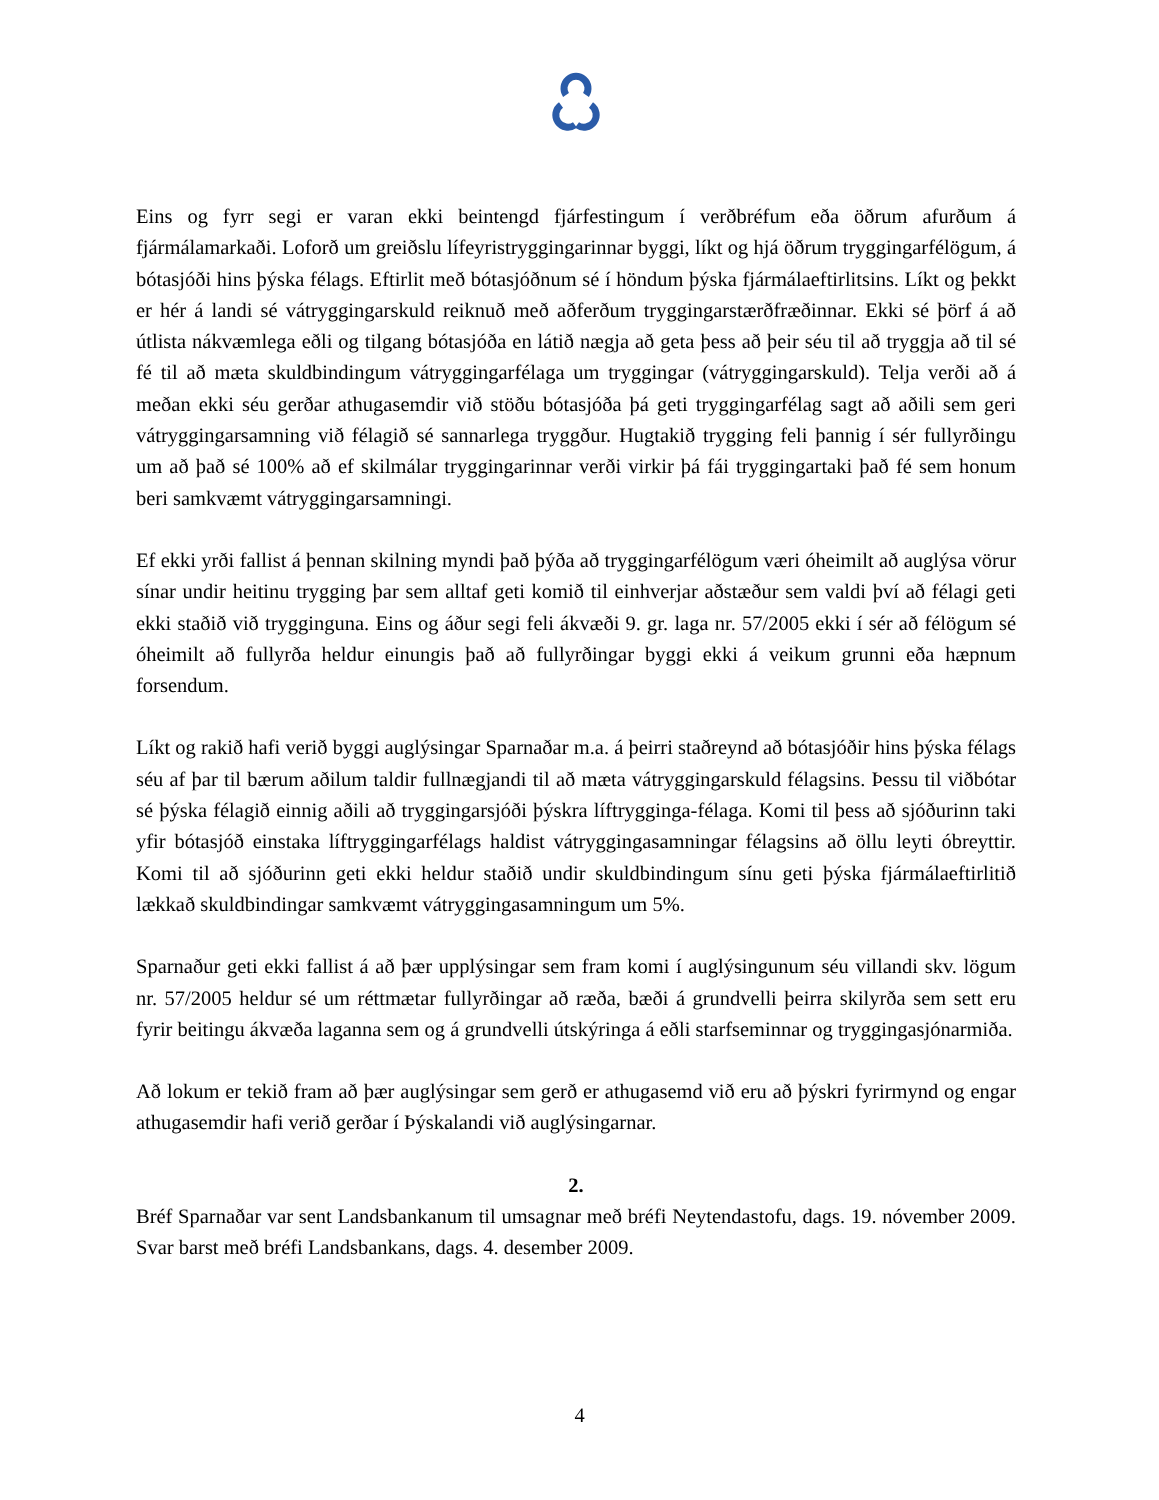Eins og fyrr segi er varan ekki beintengd fjárfestingum í verðbréfum eða öðrum afurðum á fjármálamarkaði. Loforð um greiðslu lífeyristryggingarinnar byggi, líkt og hjá öðrum tryggingarfélögum, á bótasjóði hins þýska félags. Eftirlit með bótasjóðnum sé í höndum þýska fjármálaeftirlitsins. Líkt og þekkt er hér á landi sé vátryggingarskuld reiknuð með aðferðum tryggingarstærðfræðinnar. Ekki sé þörf á að útlista nákvæmlega eðli og tilgang bótasjóða en látið nægja að geta þess að þeir séu til að tryggja að til sé fé til að mæta skuldbindingum vátryggingarfélaga um tryggingar (vátryggingarskuld). Telja verði að á meðan ekki séu gerðar athugasemdir við stöðu bótasjóða þá geti tryggingarfélag sagt að aðili sem geri vátryggingarsamning við félagið sé sannarlega tryggður. Hugtakið trygging feli þannig í sér fullyrðingu um að það sé 100% að ef skilmálar tryggingarinnar verði virkir þá fái tryggingartaki það fé sem honum beri samkvæmt vátryggingarsamningi.
Ef ekki yrði fallist á þennan skilning myndi það þýða að tryggingarfélögum væri óheimilt að auglýsa vörur sínar undir heitinu trygging þar sem alltaf geti komið til einhverjar aðstæður sem valdi því að félagi geti ekki staðið við trygginguna. Eins og áður segi feli ákvæði 9. gr. laga nr. 57/2005 ekki í sér að félögum sé óheimilt að fullyrða heldur einungis það að fullyrðingar byggi ekki á veikum grunni eða hæpnum forsendum.
Líkt og rakið hafi verið byggi auglýsingar Sparnaðar m.a. á þeirri staðreynd að bótasjóðir hins þýska félags séu af þar til bærum aðilum taldir fullnægjandi til að mæta vátryggingarskuld félagsins. Þessu til viðbótar sé þýska félagið einnig aðili að tryggingarsjóði þýskra líftrygginga-félaga. Komi til þess að sjóðurinn taki yfir bótasjóð einstaka líftryggingarfélags haldist vátryggingasamningar félagsins að öllu leyti óbreyttir. Komi til að sjóðurinn geti ekki heldur staðið undir skuldbindingum sínu geti þýska fjármálaeftirlitið lækkað skuldbindingar samkvæmt vátryggingasamningum um 5%.
Sparnaður geti ekki fallist á að þær upplýsingar sem fram komi í auglýsingunum séu villandi skv. lögum nr. 57/2005 heldur sé um réttmætar fullyrðingar að ræða, bæði á grundvelli þeirra skilyrða sem sett eru fyrir beitingu ákvæða laganna sem og á grundvelli útskýringa á eðli starfseminnar og tryggingasjónarmiða.
Að lokum er tekið fram að þær auglýsingar sem gerð er athugasemd við eru að þýskri fyrirmynd og engar athugasemdir hafi verið gerðar í Þýskalandi við auglýsingarnar.
2.
Bréf Sparnaðar var sent Landsbankanum til umsagnar með bréfi Neytendastofu, dags. 19. nóvember 2009. Svar barst með bréfi Landsbankans, dags. 4. desember 2009.
4